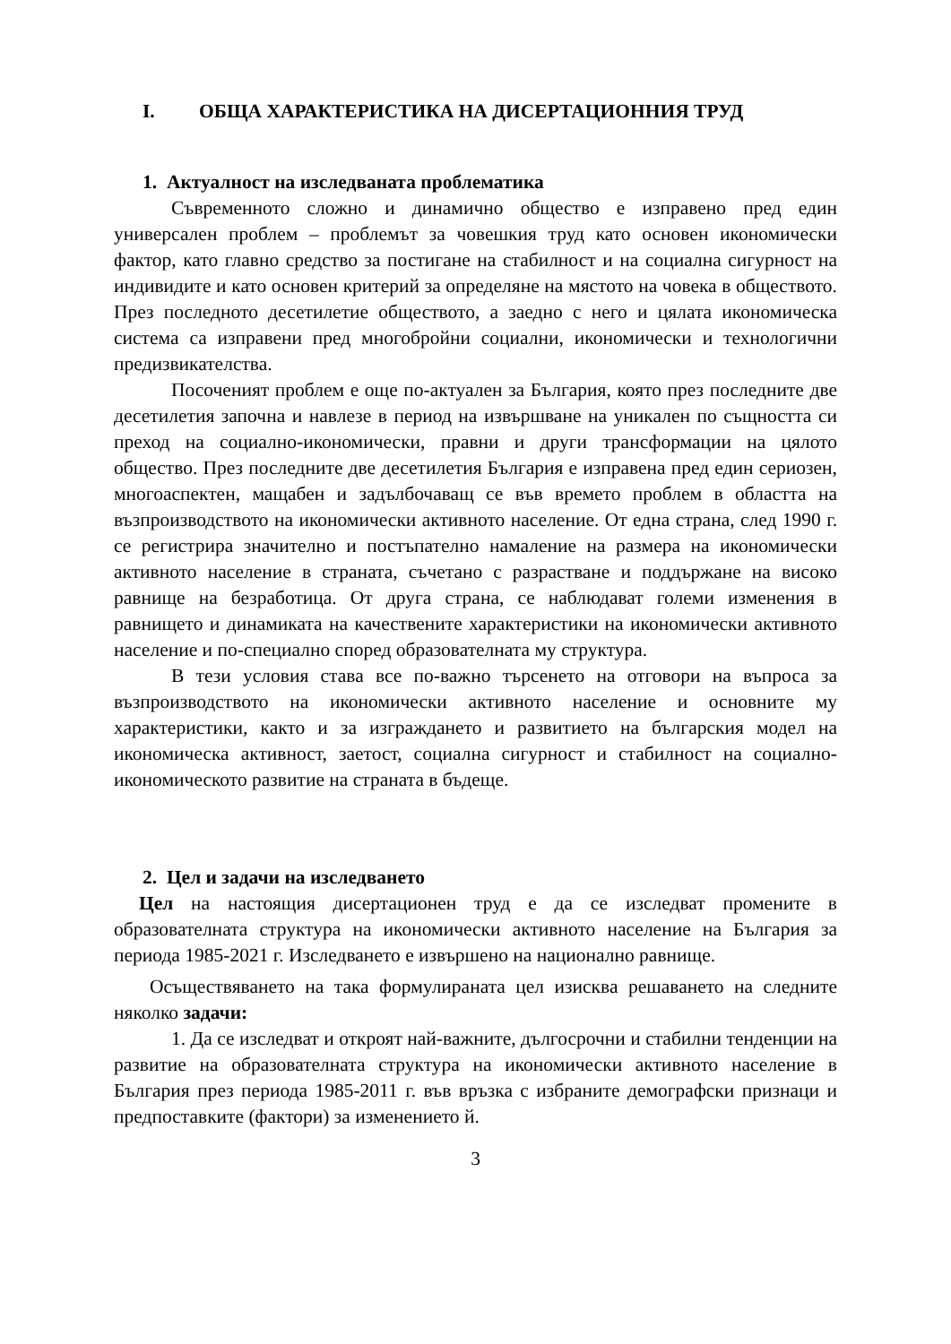I. ОБЩА ХАРАКТЕРИСТИКА НА ДИСЕРТАЦИОННИЯ ТРУД
1. Актуалност на изследваната проблематика
Съвременното сложно и динамично общество е изправено пред един универсален проблем – проблемът за човешкия труд като основен икономически фактор, като главно средство за постигане на стабилност и на социална сигурност на индивидите и като основен критерий за определяне на мястото на човека в обществото. През последното десетилетие обществото, а заедно с него и цялата икономическа система са изправени пред многобройни социални, икономически и технологични предизвикателства.
Посоченият проблем е още по-актуален за България, която през последните две десетилетия започна и навлезе в период на извършване на уникален по същността си преход на социално-икономически, правни и други трансформации на цялото общество. През последните две десетилетия България е изправена пред един сериозен, многоаспектен, мащабен и задълбочаващ се във времето проблем в областта на възпроизводството на икономически активното население. От една страна, след 1990 г. се регистрира значително и постъпателно намаление на размера на икономически активното население в страната, съчетано с разрастване и поддържане на високо равнище на безработица. От друга страна, се наблюдават големи изменения в равнището и динамиката на качествените характеристики на икономически активното население и по-специално според образователната му структура.
В тези условия става все по-важно търсенето на отговори на въпроса за възпроизводството на икономически активното население и основните му характеристики, както и за изграждането и развитието на българския модел на икономическа активност, заетост, социална сигурност и стабилност на социално-икономическото развитие на страната в бъдеще.
2. Цел и задачи на изследването
Цел на настоящия дисертационен труд е да се изследват промените в образователната структура на икономически активното население на България за периода 1985-2021 г. Изследването е извършено на национално равнище.
Осъществяването на така формулираната цел изисква решаването на следните няколко задачи:
1. Да се изследват и откроят най-важните, дългосрочни и стабилни тенденции на развитие на образователната структура на икономически активното население в България през периода 1985-2011 г. във връзка с избраните демографски признаци и предпоставките (фактори) за изменението й.
3